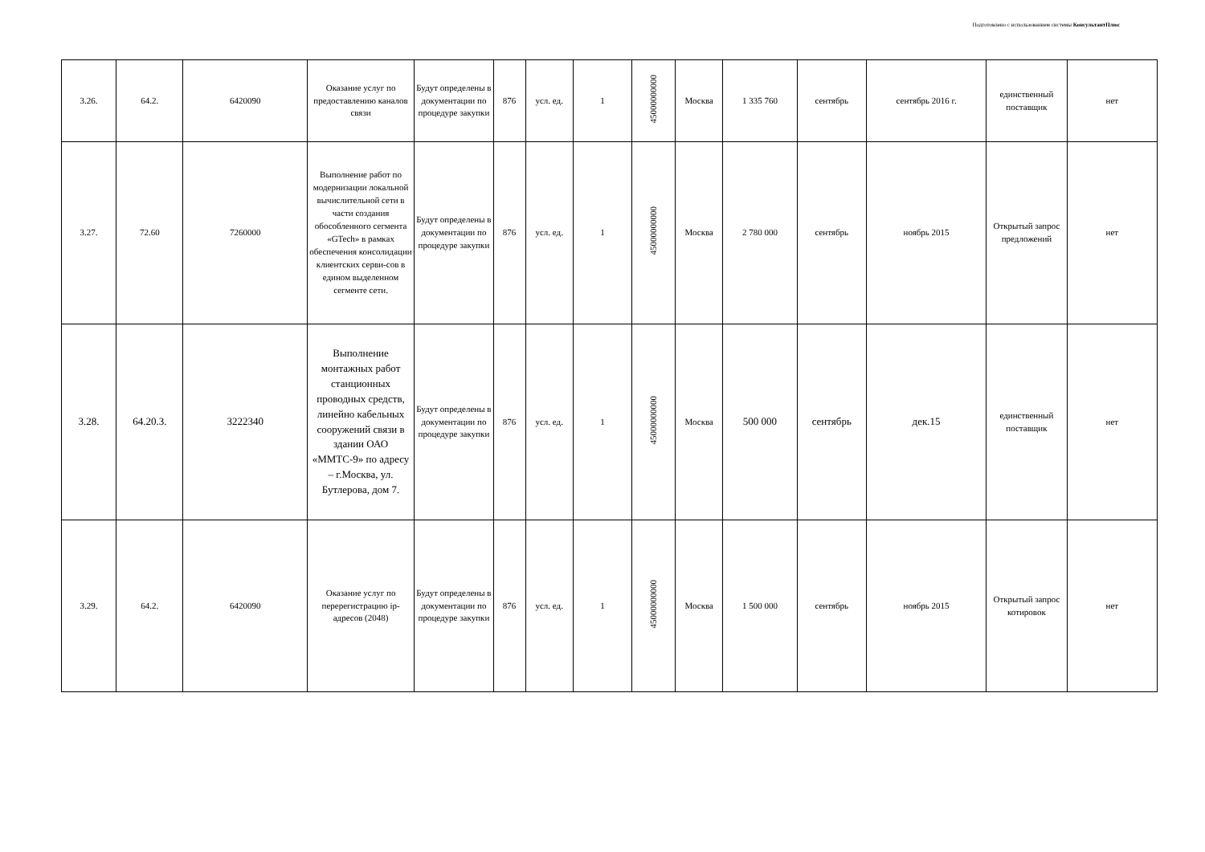Подготовлено с использованием системы КонсультантПлюс
| 3.26. | 64.2. | 6420090 | Оказание услуг по предоставлению каналов связи | Будут определены в документации по процедуре закупки | 876 | усл. ед. | 1 | 45000000000 | Москва | 1 335 760 | сентябрь | сентябрь 2016 г. | единственный поставщик | нет |
| 3.27. | 72.60 | 7260000 | Выполнение работ по модернизации локальной вычислительной сети в части создания обособленного сегмента «GTech» в рамках обеспечения консолидации клиентских серви-сов в едином выделенном сегменте сети. | Будут определены в документации по процедуре закупки | 876 | усл. ед. | 1 | 45000000000 | Москва | 2 780 000 | сентябрь | ноябрь 2015 | Открытый запрос предложений | нет |
| 3.28. | 64.20.3. | 3222340 | Выполнение монтажных работ станционных проводных средств, линейно кабельных сооружений связи в здании ОАО «ММТС-9» по адресу – г.Москва, ул. Бутлерова, дом 7. | Будут определены в документации по процедуре закупки | 876 | усл. ед. | 1 | 45000000000 | Москва | 500 000 | сентябрь | дек.15 | единственный поставщик | нет |
| 3.29. | 64.2. | 6420090 | Оказание услуг по перерегистрацию ip-адресов (2048) | Будут определены в документации по процедуре закупки | 876 | усл. ед. | 1 | 45000000000 | Москва | 1 500 000 | сентябрь | ноябрь 2015 | Открытый запрос котировок | нет |